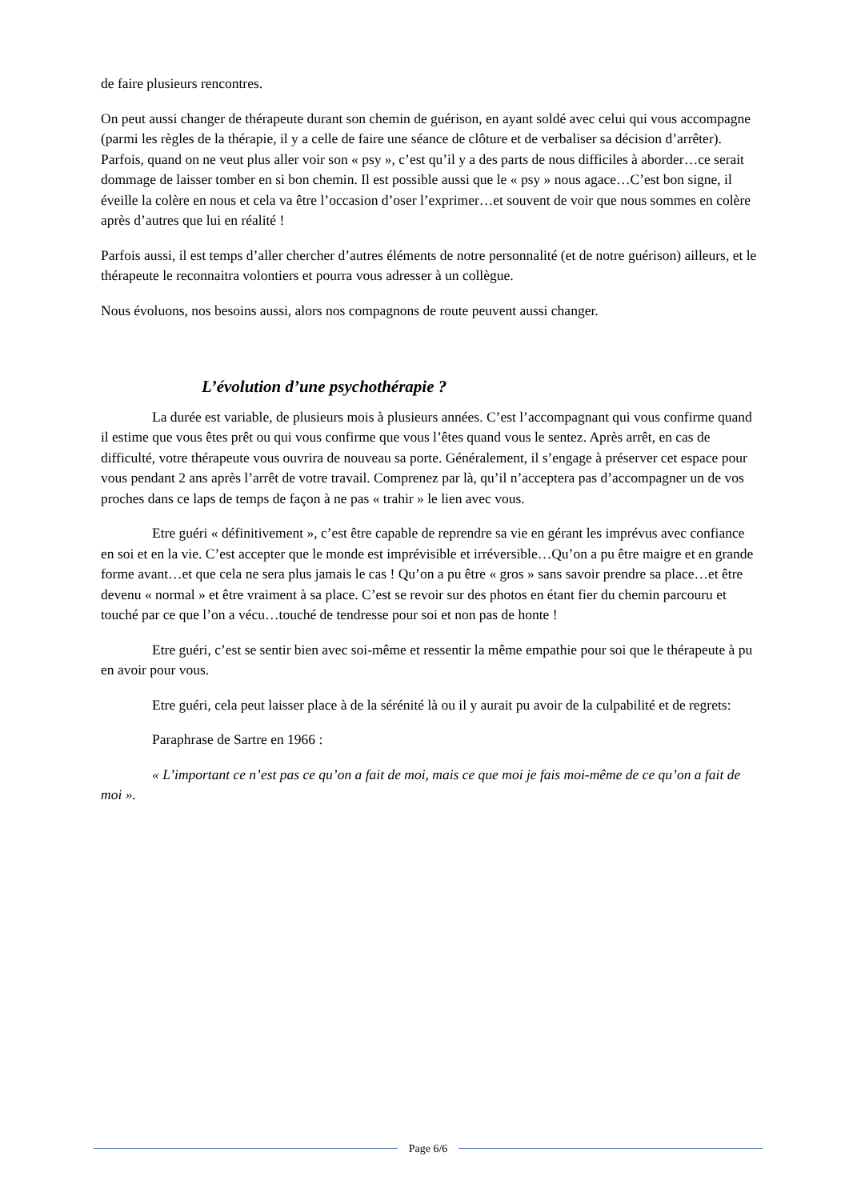de faire plusieurs rencontres.
On peut aussi changer de thérapeute durant son chemin de guérison, en ayant soldé avec celui qui vous accompagne (parmi les règles de la thérapie, il y a celle de faire une séance de clôture et de verbaliser sa décision d’arrêter). Parfois, quand on ne veut plus aller voir son « psy », c’est qu’il y a des parts de nous difficiles à aborder…ce serait dommage de laisser tomber en si bon chemin. Il est possible aussi que le « psy » nous agace…C’est bon signe, il éveille la colère en nous et cela va être l’occasion d’oser l’exprimer…et souvent de voir que nous sommes en colère après d’autres que lui en réalité !
Parfois aussi, il est temps d’aller chercher d’autres éléments de notre personnalité (et de notre guérison) ailleurs, et le thérapeute le reconnaitra volontiers et pourra vous adresser à un collègue.
Nous évoluons, nos besoins aussi, alors nos compagnons de route peuvent aussi changer.
L’évolution d’une psychothérapie ?
La durée est variable, de plusieurs mois à plusieurs années. C’est l’accompagnant qui vous confirme quand il estime que vous êtes prêt ou qui vous confirme que vous l’êtes quand vous le sentez. Après arrêt, en cas de difficulté, votre thérapeute vous ouvrira de nouveau sa porte. Généralement, il s’engage à préserver cet espace pour vous pendant 2 ans après l’arrêt de votre travail. Comprenez par là, qu’il n’acceptera pas d’accompagner un de vos proches dans ce laps de temps de façon à ne pas « trahir » le lien avec vous.
Etre guéri « définitivement », c’est être capable de reprendre sa vie en gérant les imprévus avec confiance en soi et en la vie. C’est accepter que le monde est imprévisible et irréversible…Qu’on a pu être maigre et en grande forme avant…et que cela ne sera plus jamais le cas ! Qu’on a pu être « gros » sans savoir prendre sa place…et être devenu « normal » et être vraiment à sa place. C’est se revoir sur des photos en étant fier du chemin parcouru et touché par ce que l’on a vécu…touché de tendresse pour soi et non pas de honte !
Etre guéri, c’est se sentir bien avec soi-même et ressentir la même empathie pour soi que le thérapeute à pu en avoir pour vous.
Etre guéri, cela peut laisser place à de la sérénité là ou il y aurait pu avoir de la culpabilité et de regrets:
Paraphrase de Sartre en 1966 :
« L’important ce n’est pas ce qu’on a fait de moi, mais ce que moi je fais moi-même de ce qu’on a fait de moi ».
Page 6/6